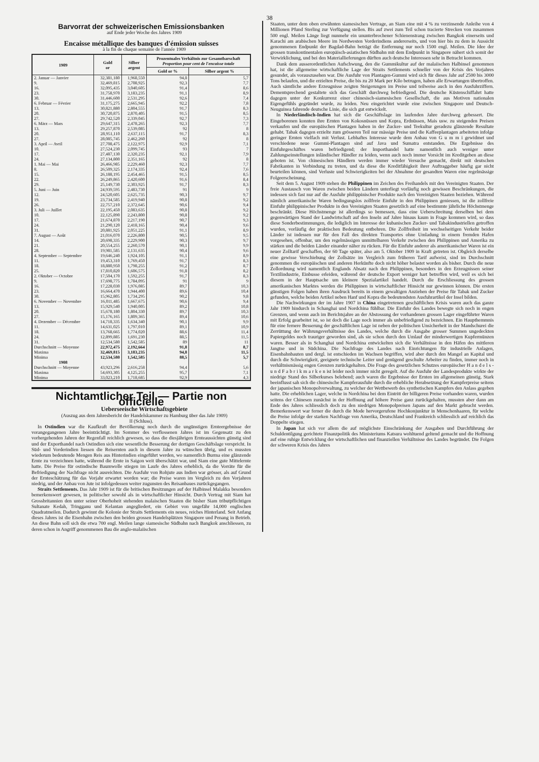38
Barvorrat der schweizerischen Emissionsbanken
auf Ende jeder Woche des Jahres 1909
Encaisse métallique des banques d'émission suisses
à la fin de chaque semaine de l'année 1909
| 1909 | Gold or | Silber argent | Prozentuales Verhältnis zur Gesamtbarschaft Proportion pour cent de l'encaisse totale | |
| --- | --- | --- | --- | --- |
| | | | Gold or % | Silber argent % |
| 2. Januar — Janvier | 32,381,180 | 1,968,550 | 94,8 | 5,7 |
| 9. | 32,469,815 | 2,708,925 | 92,3 | 7,7 |
| 16. | 32,095,435 | 3,040,605 | 91,4 | 8,6 |
| 23. | 31,758,970 | 3,183,235 | 91,1 | 8,9 |
| 30. | 31,446,600 | 2,531,295 | 92,6 | 7,4 |
| 6. Februar — Février | 31,175,275 | 2,665,945 | 92,2 | 7,8 |
| 13. | 30,821,880 | 2,804,555 | 91,7 | 8,3 |
| 20. | 30,720,875 | 2,870,405 | 91,5 | 8,5 |
| 27. | 29,742,520 | 2,339,045 | 92,7 | 7,3 |
| 6. März — Mars | 29,647,315 | 2,478,265 | 92,3 | 7,7 |
| 13. | 29,257,870 | 2,539,085 | 92 | 8 |
| 20. | 28,951,110 | 2,637,115 | 91,7 | 8,3 |
| 27. | 28,085,745 | 2,462,260 | 92 | 8 |
| 3. April — Avril | 27,708,475 | 2,122,975 | 92,9 | 7,1 |
| 10. | 27,524,230 | 2,099,745 | 93 | 7 |
| 17. | 27,487,130 | 2,320,235 | 92,1 | 7,9 |
| 24. | 27,134,800 | 2,351,165 | 92 | 8 |
| 1. Mai — Mai | 26,466,985 | 2,229,460 | 92,3 | 7,7 |
| 8. | 26,509,325 | 2,174,335 | 92,4 | 7,6 |
| 15. | 26,188,195 | 2,454,465 | 91,5 | 8,5 |
| 22. | 26,249,865 | 2,420,600 | 91,6 | 8,4 |
| 29. | 25,149,730 | 2,303,925 | 91,7 | 8,3 |
| 5. Juni — Juin | 24,939,595 | 2,483,730 | 91 | 9 |
| 12. | 24,520,605 | 2,625,735 | 90,3 | 9,7 |
| 19. | 23,734,585 | 2,419,940 | 90,8 | 9,2 |
| 26. | 22,757,210 | 2,372,645 | 90,6 | 9,4 |
| 3. Juli — Juillet | 22,195,450 | 2,083,635 | 90,8 | 9,2 |
| 10. | 22,125,890 | 2,243,800 | 90,8 | 9,2 |
| 17. | 21,674,870 | 2,217,190 | 90,7 | 9,3 |
| 24. | 21,290,120 | 2,418,165 | 90,4 | 9,6 |
| 31. | 20,881,925 | 2,051,225 | 91,1 | 8,9 |
| 7. August — Août | 21,016,070 | 2,226,800 | 90,5 | 9,5 |
| 14. | 20,698,335 | 2,229,900 | 90,3 | 9,7 |
| 21. | 20,554,255 | 2,260,570 | 90,1 | 9,9 |
| 28. | 19,981,585 | 2,131,635 | 90,4 | 9,6 |
| 4. September — Septembre | 19,646,240 | 1,924,105 | 91,1 | 8,9 |
| 11. | 19,453,310 | 1,769,450 | 91,7 | 8,3 |
| 18. | 18,880,950 | 1,798,255 | 91,2 | 8,7 |
| 25. | 17,810,820 | 1,606,575 | 91,8 | 8,2 |
| 2. Oktober — Octobre | 17,504,170 | 1,592,255 | 91,7 | 8,3 |
| 9. | 17,698,775 | 1,784,095 | 91 | 9 |
| 16. | 17,228,030 | 1,976,085 | 89,7 | 10,3 |
| 23. | 16,664,470 | 1,944,400 | 89,6 | 10,4 |
| 30. | 15,962,805 | 1,734,295 | 90,2 | 9,8 |
| 6. November — Novembre | 16,011,485 | 1,667,675 | 90,6 | 9,4 |
| 13. | 15,929,540 | 1,940,005 | 89,2 | 10,8 |
| 20. | 15,678,180 | 1,804,330 | 89,7 | 10,3 |
| 27. | 15,176,165 | 1,809,365 | 89,4 | 10,6 |
| 4. Dezember — Décembre | 14,718,335 | 1,634,340 | 90,1 | 9,9 |
| 11. | 14,631,025 | 1,797,010 | 89,1 | 10,9 |
| 18. | 13,768,665 | 1,774,020 | 88,6 | 11,4 |
| 24. | 12,899,885 | 1,691,230 | 88,5 | 11,5 |
| 31. | 12,534,580 | 1,542,585 | 89 | 11 |
| Durchschnitt — Moyenne | 22,972,475 | 2,192,664 | 91,8 | 8,7 |
| Maxima | 32,469,815 | 3,183,235 | 94,8 | 11,5 |
| Minima | 12,534,580 | 1,542,585 | 88,5 | 5,7 |
| 1908 | | | | |
| Durchschnitt — Moyenne | 43,923,296 | 2,616,258 | 94,4 | 5,6 |
| Maxima | 54,693,305 | 4,125,255 | 95,7 | 7,1 |
| Minima | 33,023,210 | 1,718,685 | 92,9 | 4,3 |
Nichtamtlicher Teil — Partie non officielle
Ueberseeische Wirtschaftsgebiete
(Auszug aus dem Jahresbericht der Handelskammer zu Hamburg über das Jahr 1909)
II (Schluss).
In Ostindien war die Kaufkraft der Bevölkerung noch durch die ungünstigen Ernteergebnisse der vorangegangenen Jahre beeinträchtigt. Im Sommer des verflossenen Jahres ist im Gegensatz zu den vorhergehenden Jahren der Regenfall reichlich gewesen, so dass die diesjährigen Ernteaussichten günstig sind und der Exporthandel nach Ostindien sich eine wesentliche Besserung der dortigen Geschäftslage verspricht. In Süd- und Vorderindien liessen die Reisernten auch in diesem Jahre zu wünschen übrig, und es mussten wiederum bedeutende Mengen Reis aus Hinterindien eingeführt werden, wo namentlich Burma eine glänzende Ernte zu verzeichnen hatte, während die Ernte in Saigon weit überschätzt war, und Siam eine gute Mittelernte hatte. Die Preise für ostindische Baumwolle stiegen im Laufe des Jahres erheblich, da die Vorräte für die Befriedigung der Nachfrage nicht ausreichten. Die Ausfuhr von Rohjute aus Indien war grösser, als auf Grund der Ernteschätzung für das Vorjahr erwartet worden war; die Preise waren im Vergleich zu den Vorjahren niedrig, und der Anbau von Jute ist infolgedessen weiter zugunsten des Reisanbaues zurückgegangen.
Straits Settlements. Das Jahr 1909 ist für die britischen Besitzungen auf der Halbinsel Malakka besonders bemerkenswert gewesen, in politischer sowohl als in wirtschaftlicher Hinsicht. Durch Vertrag mit Siam hat Grossbritannien den unter seiner Oberhoheit stehenden malaischen Staaten die bisher Siam tributpflichtigen Sultanate Kedah, Tringganu und Kelantan angegliedert, ein Gebiet von ungefähr 14,000 englischen Quadratmeilen. Dadurch gewinnt die Kolonie der Straits Settlements ein neues, reiches Hinterland. Seit Anfang dieses Jahres ist die Eisenbahn zwischen den beiden grossen Handelsplätzen Singapore und Penang in Betrieb. An diese Bahn soll sich die etwa 700 engl. Meilen lange siamesische Südbahn nach Bangkok anschliessen, zu deren schon in Angriff genommenen Bau die anglo-malaiischen
Staaten, unter dem oben erwähnten siamesischen Vertrage, an Siam eine mit 4 % zu verzinsende Anleihe von 4 Millionen Pfund Sterling zur Verfügung stellen. Bis auf zwei zum Teil schon tracierte Strecken von zusammen 500 engl. Meilen Länge liegt nunmehr ein ununterbrochener Schienenstrang zwischen Bangkok einerseits und Karachi am arabischen Meere im Nordwesten Vorderindiens andererseits, und von hier bis zu dem in Aussicht genommenen Endpunkt der Bagdad-Bahn beträgt die Entfernung nur noch 1500 engl. Meilen. Die Idee der grossen transkontinentalen europäisch-asiatischen Südbahn mit dem Endpunkt in Singapore nähert sich somit der Verwirklichung, und bei den Materiallieferungen dürften auch deutsche Interessen sehr in Betracht kommen.
Dank dem ausserordentlichen Aufschwung, den die Gummikultur auf der malaiischen Halbinsel genommen hat, ist die allgemeine wirtschaftliche Lage der Straits Settlements schneller von der Krisis des Vorjahres gesundet, als vorauszusehen war. Die Ausfuhr von Plantagen-Gummi wird sich für dieses Jahr auf 2500 bis 3000 Tons belaufen, und die erzielten Preise, die bis zu 20 Mark per Kilo betrugen, haben alle Erwartungen übertroffen. Auch sämtliche andere Erzeugnisse zeigten Steigerungen im Preise und teilweise auch in den Ausfuhrziffern. Dementsprechend gestaltete sich das Geschäft durchweg befriedigend. Die deutsche Küstenschiffahrt hatte dagegen unter der Konkurrenz einer chinesisch-siamesischen Gesellschaft, die aus Motiven nationalen Eigengefühls gegründet wurde, zu leiden. Neu eingerichtet wurde eine zwischen Singapore und Deutsch-Neuguinea fahrende deutsche Linie, die sich gut entwickelt.
In Niederländisch-Indien hat sich die Geschäftslage im laufenden Jahre durchweg gebessert. Die Eingeborenen konnten ihre Ernten von Kokosnüssen und Kopra, Erdnüssen, Mais usw. zu steigenden Preisen verkaufen und die europäischen Plantagen haben in der Zucker- und Teekultur geradezu glänzende Resultate gehabt. Tabak dagegen erzielte zum grösseren Teil nur mässige Preise und die Kaffeeplantagen arbeiteten infolge geringer Ernten vielfach mit Verlust. Lebhaftes Interesse wurde dem Anbau von G u m m i gewidmet und verschiedene neue Gummi-Plantagen sind auf Java und Sumatra entstanden. Die Ergebnisse des Einfuhrgeschäftes waren befriedigend; der Importhandel hatte namentlich auch weniger unter Zahlungseinstellungen inländischer Händler zu leiden, wenn auch noch immer Vorsicht im Kreditgeben an diese geboten ist. Von chinesischen Händlern werden immer wieder Versuche gemacht, direkt mit deutschen Fabrikanten in Verbindung zu treten, und da diese die Kreditfähigkeit ihrer Auftraggeber häufig gar nicht beurteilen können, sind Verluste und Schwierigkeiten bei der Abnahme der gesandten Waren eine regelmässige Folgeerscheinung.
Seit dem 5. August 1909 stehen die Philippinen im Zeichen des Freihandels mit den Vereinigten Staaten. Der freie Austausch von Waren zwischen beiden Ländern unterliegt vorläufig noch gewissen Beschränkungen, die indessen sich fast nur auf die Ausfuhr philippinischer Produkte nach den Vereinigten Staaten beziehen. Während nämlich amerikanische Waren bedingungslos zollfreie Einfuhr in den Philippinen geniessen, ist die zollfreie Einfuhr philippinischer Produkte in den Vereinigten Staaten gesetzlich auf eine bestimmte jährliche Höchstmenge beschränkt. Diese Höchstmenge ist allerdings so bemessen, dass eine Ueberschreitung derselben bei dem gegenwärtigen Stand der Landwirtschaft auf den Inseln auf Jahre hinaus kaum in Frage kommen wird, so dass diese Sonderbestimmungen, die lediglich im Interesse der kubanischen Zucker- und Tabakindustriellen getroffen wurden, vorläufig der praktischen Bedeutung entbehren. Die Zollfreiheit im wechselseitigen Verkehr beider Länder ist indessen nur für den Fall des direkten Transportes ohne Umladung in einem fremden Hafen vorgesehen, offenbar, um den regelmässigen unmittelbaren Verkehr zwischen den Philippinen und Amerika zu stärken und die beiden Länder einander näher zu rücken. Für die Einfuhr anderer als amerikanischer Waren ist ein neuer Zolltarif geschaffen, der 60 Tage später, also am 5. Oktober 1909 in Kraft getreten ist. Obgleich derselbe eine gewisse Verschiebung der Zollsätze im Vergleich zum früheren Tarif aufweist, sind im Durchschnitt genommen die europäischen und anderen Herkünfte doch nicht höher belastet worden als bisher. Durch die neue Zollordnung wird namentlich Englands Absatz nach den Philippinen, besonders in den Erzeugnissen seiner Textilindustrie, Einbusse erleiden, während der deutsche Export weniger hart betroffen wird, weil es sich bei diesem in der Hauptsache um kleinere Spezialartikel handelt. Durch die Erschliessung des grossen amerikanischen Marktes werden die Philippinen in wirtschaftlicher Hinsicht nur gewinnen können. Die ersten günstigen Folgen haben ihren Ausdruck bereits in einem gewaltigen Anziehen der Preise für Tabak und Zucker gefunden, welche beiden Artikel neben Hanf und Kopra die bedeutendsten Ausfuhrartikel der Insel bilden.
Die Nachwirkungen der im Jahre 1907 in China eingetretenen geschäftlichen Krisis waren auch das ganze Jahr 1909 hindurch in Schanghai und Nordchina fühlbar. Die Einfuhr des Landes bewegte sich noch in engen Grenzen, und wenn auch im Berichtsjahre an der Abstossung der vorhandenen grossen Lager eingeführter Waren mit Erfolg gearbeitet ist, so ist doch die Lage noch immer als unbefriedigend zu bezeichnen. Ein Haupthemmnis für eine fernere Besserung der geschäftlichen Lage ist neben der politischen Unsicherheit in der Mandschurei die Zerrüttung der Währungsverhältnisse des Landes, welche durch die Ausgabe grosser Summen ungedeckten Papiergeldes noch trauriger geworden sind, als sie schon durch den Umlauf der minderwertigen Kupfermünzen waren. Besser als in Schanghai und Nordchina entwickelten sich die Verhältnisse in den Häfen des mittleren Jangtse und in Südchina. Die Nachfrage des Landes nach Einrichtungen für industrielle Anlagen, Eisenbahnbauten und dergl. ist entschieden im Wachsen begriffen, wird aber durch den Mangel an Kapital und durch die Schwierigkeit, geeignete technische Leiter und genügend geschulte Arbeiter zu finden, immer noch in verhältnismässig engen Grenzen zurückgehalten. Die Frage des gesetzlichen Schutzes europäischer H a n d e l s - u n d F a b r i k m a r k e n ist leider noch immer nicht geregelt. Auf die Ausfuhr der Landesprodukte wirkte der niedrige Stand des Silberkurses belebend; auch waren die Ergebnisse der Ernten im allgemeinen günstig. Stark beeinflusst sah sich die chinesische Kampferausfuhr durch die erhebliche Herabsetzung der Kampferpreise seitens der japanischen Monopolverwaltung, zu welcher der Wettbewerb des synthetischen Kampfers den Anlass gegeben hatte. Die erheblichen Lager, welche in Nordchina bei dem Eintritt der billigeren Preise vorhanden waren, wurden seitens der Chinesen zunächst in der Hoffnung auf höhere Preise ganz zurückgehalten, mussten aber dann am Ende des Jahres schliesslich doch zu den niedrigen Monopolpreisen Japans auf den Markt gebracht werden. Bemerkenswert war ferner die durch die Mode hervorgerufene Hochkonjunktur in Menschenhaaren, für welche die Preise infolge der starken Nachfrage von Amerika, Deutschland und Frankreich schliesslich auf reichlich das Doppelte stiegen.
In Japan hat sich vor allem die auf möglichste Einschränkung der Ausgaben und Durchführung der Schuldentilgung gerichtete Finanzpolitik des Ministeriums Katsura wohltuend geltend gemacht und die Hoffnung auf eine ruhige Entwicklung der wirtschaftlichen und finanziellen Verhältnisse des Landes begründet. Die Folgen der schweren Krisis des Jahres